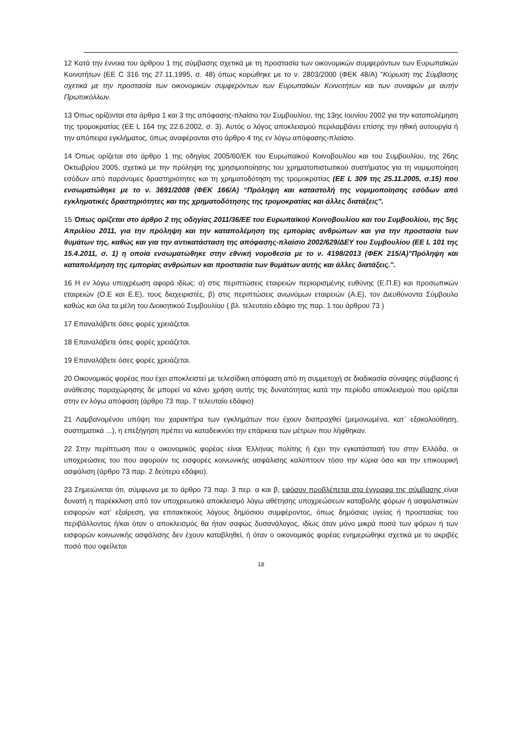12 Κατά την έννοια του άρθρου 1 της σύμβασης σχετικά με τη προστασία των οικονομικών συμφερόντων των Ευρωπαϊκών Κοινοτήτων (ΕΕ C 316 της 27.11.1995, σ. 48) όπως κυρώθηκε με το ν. 2803/2000 (ΦΕΚ 48/Α) "Κύρωση της Σύμβασης σχετικά με την προστασία των οικονομικών συμφερόντων των Ευρωπαϊκών Κοινοτήτων και των συναφών με αυτήν Πρωτοκόλλων.
13 Όπως ορίζονται στα άρθρα 1 και 3 της απόφασης-πλαίσιο του Συμβουλίου, της 13ης Ιουνίου 2002 για την καταπολέμηση της τρομοκρατίας (ΕΕ L 164 της 22.6.2002, σ. 3). Αυτός ο λόγος αποκλεισμού περιλαμβάνει επίσης την ηθική αυτουργία ή την απόπειρα εγκλήματος, όπως αναφέρονται στο άρθρο 4 της εν λόγω απόφασης-πλαίσιο.
14 Όπως ορίζεται στο άρθρο 1 της οδηγίας 2005/60/ΕΚ του Ευρωπαϊκού Κοινοβουλίου και του Συμβουλίου, της 26ης Οκτωβρίου 2005, σχετικά με την πρόληψη της χρησιμοποίησης του χρηματοπιστωτικού συστήματος για τη νομιμοποίηση εσόδων από παράνομες δραστηριότητες και τη χρηματοδότηση της τρομοκρατίας (ΕΕ L 309 της 25.11.2005, σ.15) που ενσωματώθηκε με το ν. 3691/2008 (ΦΕΚ 166/Α) “Πρόληψη και καταστολή της νομιμοποίησης εσόδων από εγκληματικές δραστηριότητες και της χρηματοδότησης της τρομοκρατίας και άλλες διατάξεις”.
15 Όπως ορίζεται στο άρθρο 2 της οδηγίας 2011/36/ΕΕ του Ευρωπαϊκού Κοινοβουλίου και του Συμβουλίου, της 5ης Απριλίου 2011, για την πρόληψη και την καταπολέμηση της εμπορίας ανθρώπων και για την προστασία των θυμάτων της, καθώς και για την αντικατάσταση της απόφασης-πλαίσιο 2002/629/ΔΕΥ του Συμβουλίου (ΕΕ L 101 της 15.4.2011, σ. 1) η οποία ενσωματώθηκε στην εθνική νομοθεσία με το ν. 4198/2013 (ΦΕΚ 215/Α)"Πρόληψη και καταπολέμηση της εμπορίας ανθρώπων και προστασία των θυμάτων αυτής και άλλες διατάξεις.".
16 Η εν λόγω υποχρέωση αφορά ιδίως: α) στις περιπτώσεις εταιρειών περιορισμένης ευθύνης (Ε.Π.Ε) και προσωπικών εταιρειών (Ο.Ε και Ε.Ε), τους διαχειριστές, β) στις περιπτώσεις ανωνύμων εταιρειών (Α.Ε), τον Διευθύνοντα Σύμβουλο καθώς και όλα τα μέλη του Διοικητικού Συμβουλίου ( βλ. τελευταίο εδάφιο της παρ. 1 του άρθρου 73 )
17 Επαναλάβετε όσες φορές χρειάζεται.
18 Επαναλάβετε όσες φορές χρειάζεται.
19 Επαναλάβετε όσες φορές χρειάζεται.
20 Οικονομικός φορέας που έχει αποκλειστεί με τελεσίδικη απόφαση από τη συμμετοχή σε διαδικασία σύναψης σύμβασης ή ανάθεσης παραχώρησης δε μπορεί να κάνει χρήση αυτής της δυνατότητας κατά την περίοδο αποκλεισμού που ορίζεται στην εν λόγω απόφαση (άρθρο 73 παρ. 7 τελευταίο εδάφιο)
21 Λαμβανομένου υπόψη του χαρακτήρα των εγκλημάτων που έχουν διαπραχθεί (μεμονωμένα, κατ᾽ εξακολούθηση, συστηματικά ...), η επεξήγηση πρέπει να καταδεικνύει την επάρκεια των μέτρων που λήφθηκαν.
22 Στην περίπτωση που ο οικονομικός φορέας είναι Έλληνας πολίτης ή έχει την εγκατάστασή του στην Ελλάδα, οι υποχρεώσεις του που αφορούν τις εισφορές κοινωνικής ασφάλισης καλύπτουν τόσο την κύρια όσο και την επικουρική ασφάλιση (άρθρο 73 παρ. 2 δεύτερο εδάφιο).
23 Σημειώνεται ότι, σύμφωνα με το άρθρο 73 παρ. 3 περ. α και β, εφόσον προβλέπεται στα έγγραφα της σύμβασης είναι δυνατή η παρέκκλιση από τον υποχρεωτικό αποκλεισμό λόγω αθέτησης υποχρεώσεων καταβολής φόρων ή ασφαλιστικών εισφορών κατ’ εξαίρεση, για επιτακτικούς λόγους δημόσιου συμφέροντος, όπως δημόσιας υγείας ή προστασίας του περιβάλλοντος ή/και όταν ο αποκλεισμός θα ήταν σαφώς δυσανάλογος, ιδίως όταν μόνο μικρά ποσά των φόρων ή των εισφορών κοινωνικής ασφάλισης δεν έχουν καταβληθεί, ή όταν ο οικονομικός φορέας ενημερώθηκε σχετικά με το ακριβές ποσό που οφείλεται
18